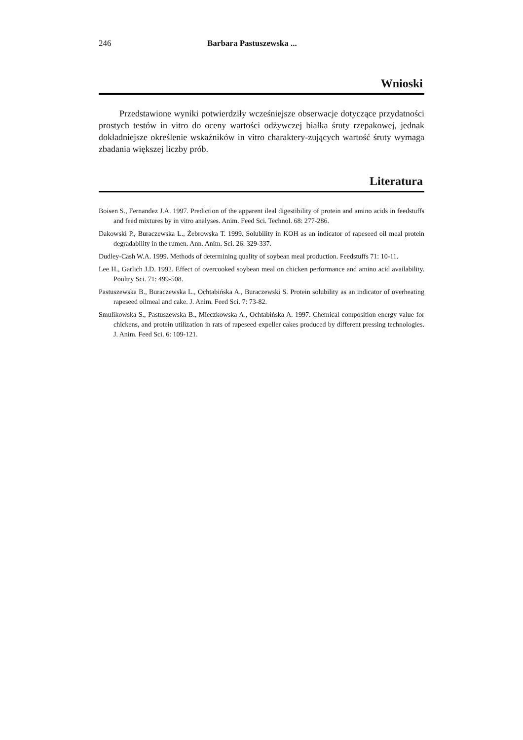246 Barbara Pastuszewska ...
Wnioski
Przedstawione wyniki potwierdziły wcześniejsze obserwacje dotyczące przydatności prostych testów in vitro do oceny wartości odżywczej białka śruty rzepakowej, jednak dokładniejsze określenie wskaźników in vitro charaktery-zujących wartość śruty wymaga zbadania większej liczby prób.
Literatura
Boisen S., Fernandez J.A. 1997. Prediction of the apparent ileal digestibility of protein and amino acids in feedstuffs and feed mixtures by in vitro analyses. Anim. Feed Sci. Technol. 68: 277-286.
Dakowski P., Buraczewska L., Żebrowska T. 1999. Solubility in KOH as an indicator of rapeseed oil meal protein degradability in the rumen. Ann. Anim. Sci. 26: 329-337.
Dudley-Cash W.A. 1999. Methods of determining quality of soybean meal production. Feedstuffs 71: 10-11.
Lee H., Garlich J.D. 1992. Effect of overcooked soybean meal on chicken performance and amino acid availability. Poultry Sci. 71: 499-508.
Pastuszewska B., Buraczewska L., Ochtabińska A., Buraczewski S. Protein solubility as an indicator of overheating rapeseed oilmeal and cake. J. Anim. Feed Sci. 7: 73-82.
Smulikowska S., Pastuszewska B., Mieczkowska A., Ochtabińska A. 1997. Chemical composition energy value for chickens, and protein utilization in rats of rapeseed expeller cakes produced by different pressing technologies. J. Anim. Feed Sci. 6: 109-121.